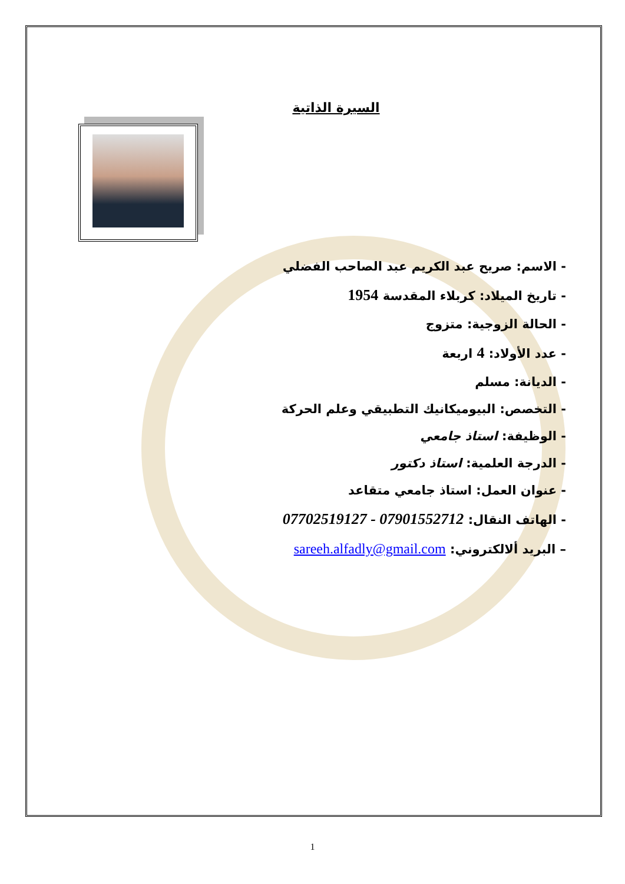السيرة الذاتية
- الاسم: صريح عبد الكريم عبد الصاحب الفضلي
- تاريخ الميلاد: كربلاء المقدسة 1954
- الحالة الزوجية: متزوج
- عدد الأولاد: 4 اربعة
- الديانة: مسلم
- التخصص: البيوميكانيك التطبيقي وعلم الحركة
- الوظيفة: استاذ جامعي
- الدرجة العلمية: استاذ دكتور
- عنوان العمل: استاذ جامعي متقاعد
- الهاتف النقال: 07702519127 - 07901552712
– البريد ألالكتروني: sareeh.alfadly@gmail.com
1